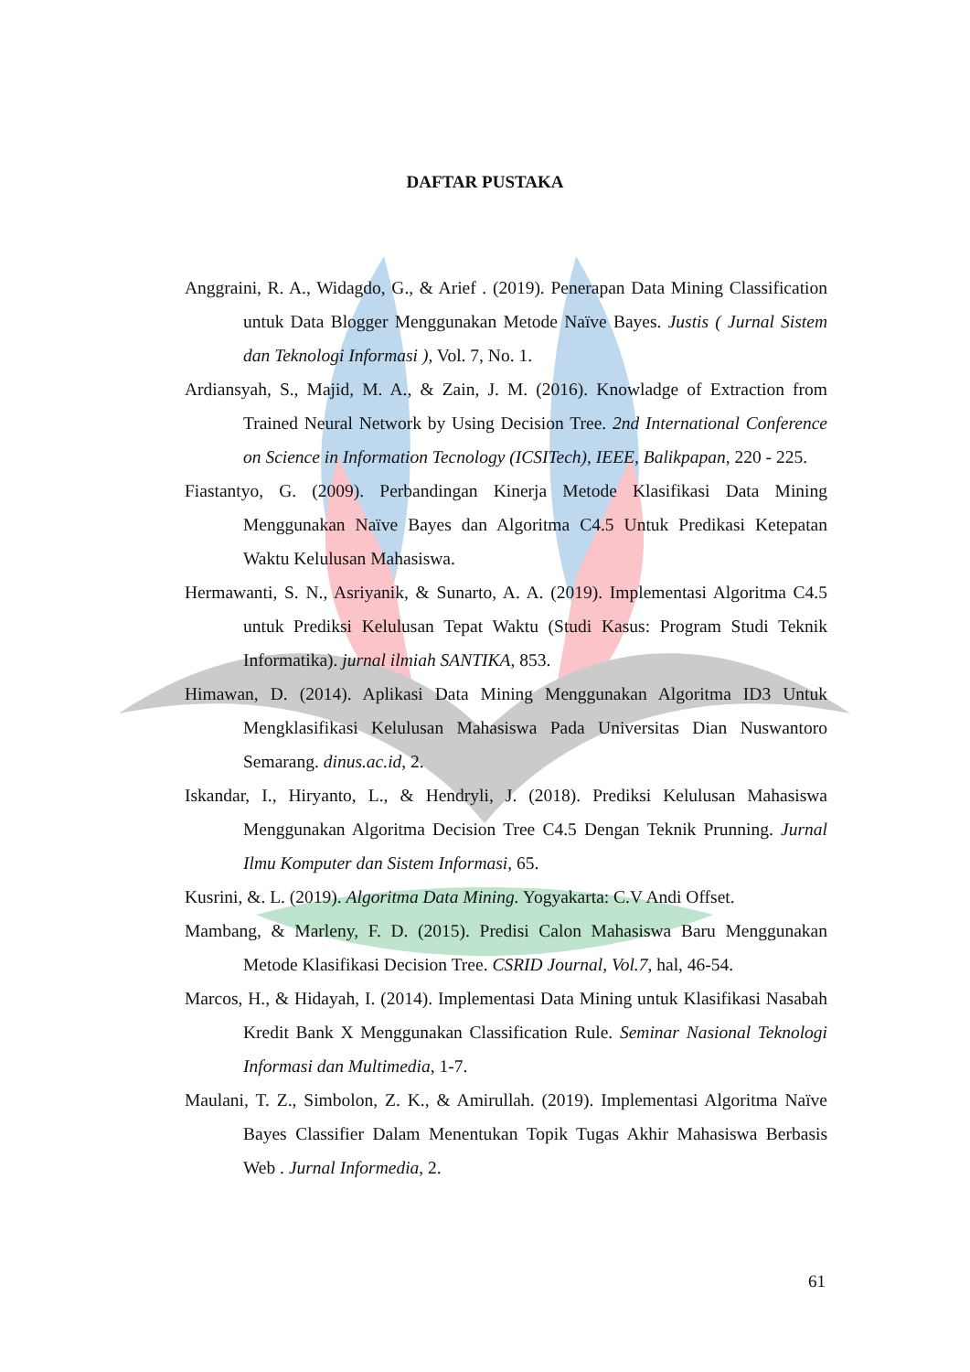DAFTAR PUSTAKA
Anggraini, R. A., Widagdo, G., & Arief . (2019). Penerapan Data Mining Classification untuk Data Blogger Menggunakan Metode Naïve Bayes. Justis ( Jurnal Sistem dan Teknologi Informasi ), Vol. 7, No. 1.
Ardiansyah, S., Majid, M. A., & Zain, J. M. (2016). Knowladge of Extraction from Trained Neural Network by Using Decision Tree. 2nd International Conference on Science in Information Tecnology (ICSITech), IEEE, Balikpapan, 220 - 225.
Fiastantyo, G. (2009). Perbandingan Kinerja Metode Klasifikasi Data Mining Menggunakan Naïve Bayes dan Algoritma C4.5 Untuk Predikasi Ketepatan Waktu Kelulusan Mahasiswa.
Hermawanti, S. N., Asriyanik, & Sunarto, A. A. (2019). Implementasi Algoritma C4.5 untuk Prediksi Kelulusan Tepat Waktu (Studi Kasus: Program Studi Teknik Informatika). jurnal ilmiah SANTIKA, 853.
Himawan, D. (2014). Aplikasi Data Mining Menggunakan Algoritma ID3 Untuk Mengklasifikasi Kelulusan Mahasiswa Pada Universitas Dian Nuswantoro Semarang. dinus.ac.id, 2.
Iskandar, I., Hiryanto, L., & Hendryli, J. (2018). Prediksi Kelulusan Mahasiswa Menggunakan Algoritma Decision Tree C4.5 Dengan Teknik Prunning. Jurnal Ilmu Komputer dan Sistem Informasi, 65.
Kusrini, &. L. (2019). Algoritma Data Mining. Yogyakarta: C.V Andi Offset.
Mambang, & Marleny, F. D. (2015). Predisi Calon Mahasiswa Baru Menggunakan Metode Klasifikasi Decision Tree. CSRID Journal, Vol.7, hal, 46-54.
Marcos, H., & Hidayah, I. (2014). Implementasi Data Mining untuk Klasifikasi Nasabah Kredit Bank X Menggunakan Classification Rule. Seminar Nasional Teknologi Informasi dan Multimedia, 1-7.
Maulani, T. Z., Simbolon, Z. K., & Amirullah. (2019). Implementasi Algoritma Naïve Bayes Classifier Dalam Menentukan Topik Tugas Akhir Mahasiswa Berbasis Web . Jurnal Informedia, 2.
61